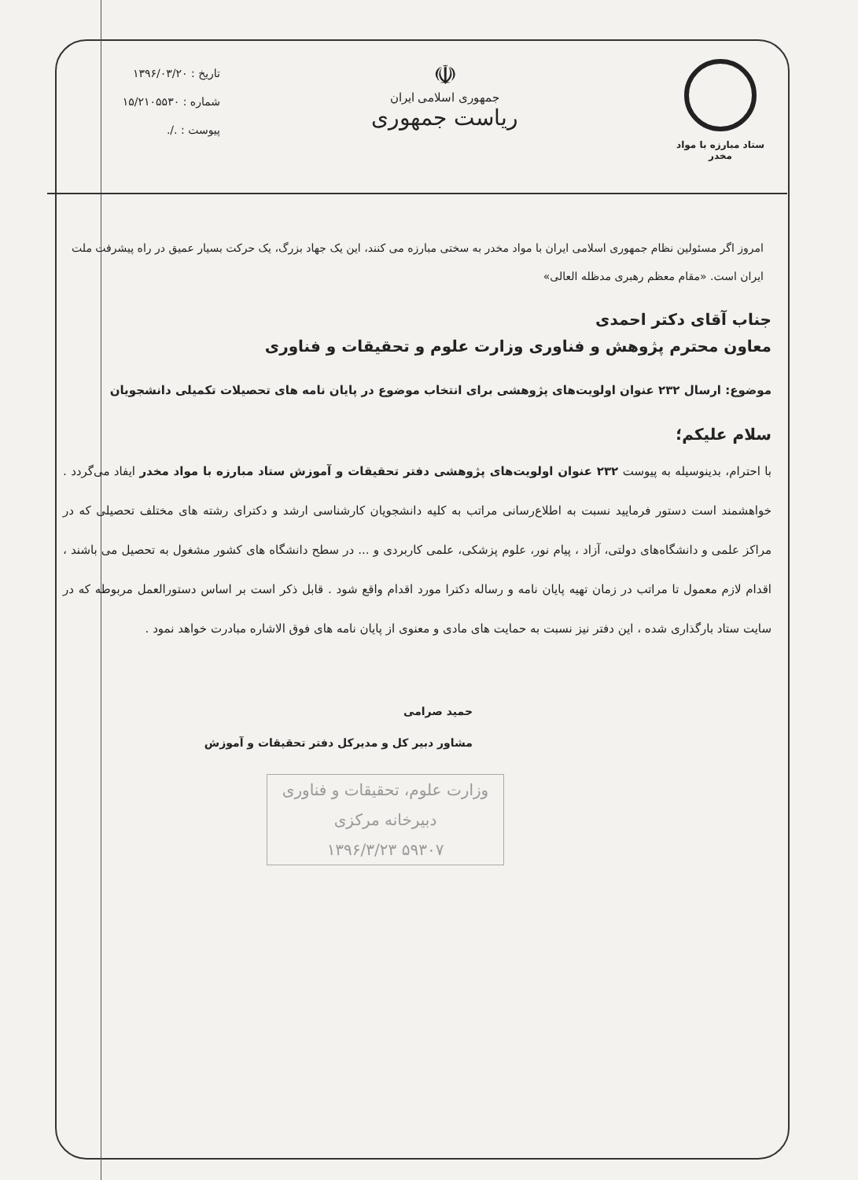ستاد مبارزه با مواد مخدر
☫
جمهوری اسلامی ایران
ریاست جمهوری
تاریخ : ۱۳۹۶/۰۳/۲۰
شماره : ۱۵/۲۱۰۵۵۳۰
پیوست : ./.
امروز اگر مسئولین نظام جمهوری اسلامی ایران با مواد مخدر به سختی مبارزه می کنند، این یک جهاد بزرگ، یک حرکت بسیار عمیق در راه پیشرفت ملت ایران است. «مقام معظم رهبری مدظله العالی»
جناب آقای دکتر احمدی
معاون محترم پژوهش و فناوری وزارت علوم و تحقیقات و فناوری
موضوع: ارسال ۲۳۲ عنوان اولویت‌های پژوهشی برای انتخاب موضوع در پایان نامه های تحصیلات تکمیلی دانشجویان
سلام علیکم؛
با احترام، بدینوسیله به پیوست ۲۳۲ عنوان اولویت‌های پژوهشی دفتر تحقیقات و آموزش ستاد مبارزه با مواد مخدر ایفاد می‌گردد . خواهشمند است دستور فرمایید نسبت به اطلاع‌رسانی مراتب به کلیه دانشجویان کارشناسی ارشد و دکترای رشته های مختلف تحصیلی که در مراکز علمی و دانشگاه‌های دولتی، آزاد ، پیام نور، علوم پزشکی، علمی کاربردی و ... در سطح دانشگاه های کشور مشغول به تحصیل می باشند ، اقدام لازم معمول تا مراتب در زمان تهیه پایان نامه و رساله دکترا مورد اقدام واقع شود . قابل ذکر است بر اساس دستورالعمل مربوطه که در سایت ستاد بارگذاری شده ، این دفتر نیز نسبت به حمایت های مادی و معنوی از پایان نامه های فوق الاشاره مبادرت خواهد نمود .
حمید صرامی
مشاور دبیر کل و مدیرکل دفتر تحقیقات و آموزش
وزارت علوم، تحقیقات و فناوری
دبیرخانه مرکزی
۵۹۳۰۷ ۱۳۹۶/۳/۲۳